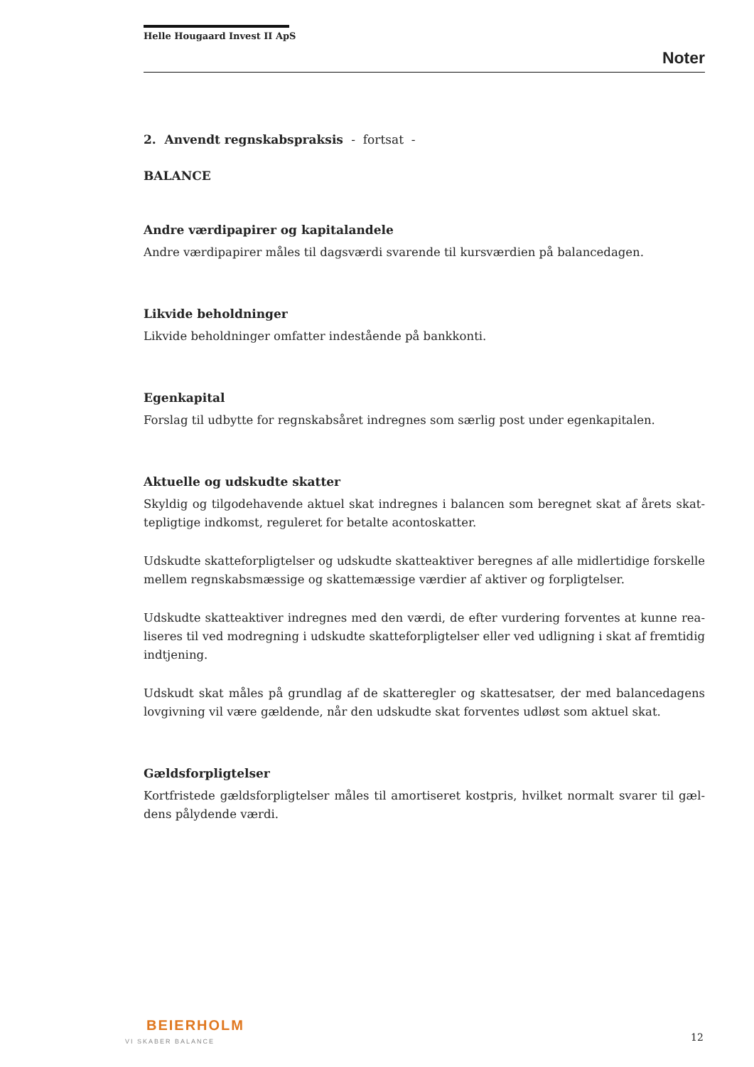Helle Hougaard Invest II ApS
Noter
2. Anvendt regnskabspraksis - fortsat -
BALANCE
Andre værdipapirer og kapitalandele
Andre værdipapirer måles til dagsværdi svarende til kursværdien på balancedagen.
Likvide beholdninger
Likvide beholdninger omfatter indestående på bankkonti.
Egenkapital
Forslag til udbytte for regnskabsåret indregnes som særlig post under egenkapitalen.
Aktuelle og udskudte skatter
Skyldig og tilgodehavende aktuel skat indregnes i balancen som beregnet skat af årets skat­tepligtige indkomst, reguleret for betalte acontoskatter.
Udskudte skatteforpligtelser og udskudte skatteaktiver beregnes af alle midlertidige forskelle mellem regnskabsmæssige og skattemæssige værdier af aktiver og forpligtelser.
Udskudte skatteaktiver indregnes med den værdi, de efter vurdering forventes at kunne rea­liseres til ved modregning i udskudte skatteforpligtelser eller ved udligning i skat af frem­tidig indtjening.
Udskudt skat måles på grundlag af de skatteregler og skattesatser, der med balancedagens lovgivning vil være gældende, når den udskudte skat forventes udløst som aktuel skat.
Gældsforpligtelser
Kortfristede gældsforpligtelser måles til amortiseret kostpris, hvilket normalt svarer til gæl­dens pålydende værdi.
BEIERHOLM
VI SKABER BALANCE
12